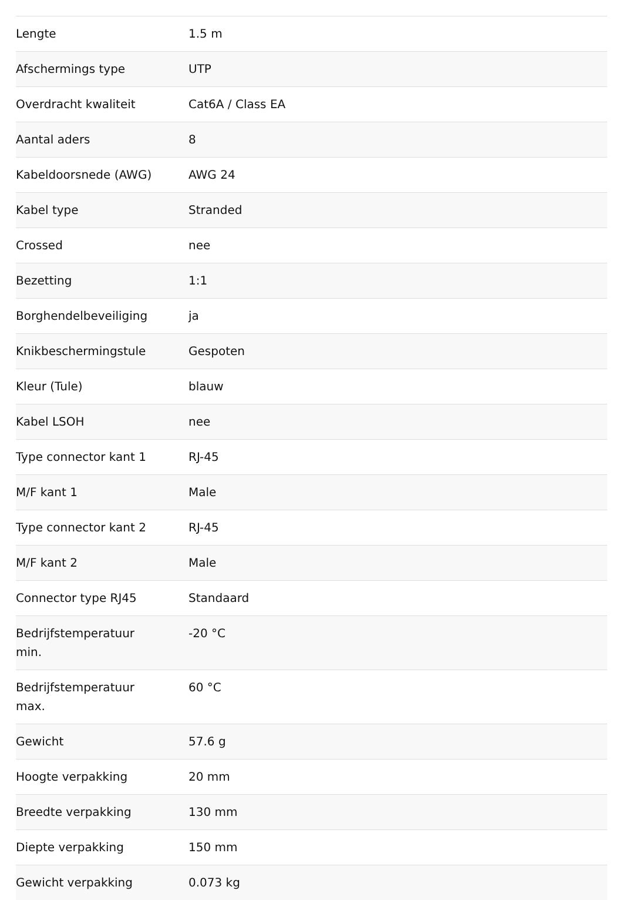| Lengte | 1.5 m |
| Afschermings type | UTP |
| Overdracht kwaliteit | Cat6A / Class EA |
| Aantal aders | 8 |
| Kabeldoorsnede (AWG) | AWG 24 |
| Kabel type | Stranded |
| Crossed | nee |
| Bezetting | 1:1 |
| Borghendelbeveiliging | ja |
| Knikbeschermingstule | Gespoten |
| Kleur (Tule) | blauw |
| Kabel LSOH | nee |
| Type connector kant 1 | RJ-45 |
| M/F kant 1 | Male |
| Type connector kant 2 | RJ-45 |
| M/F kant 2 | Male |
| Connector type RJ45 | Standaard |
| Bedrijfstemperatuur min. | -20 °C |
| Bedrijfstemperatuur max. | 60 °C |
| Gewicht | 57.6 g |
| Hoogte verpakking | 20 mm |
| Breedte verpakking | 130 mm |
| Diepte verpakking | 150 mm |
| Gewicht verpakking | 0.073 kg |